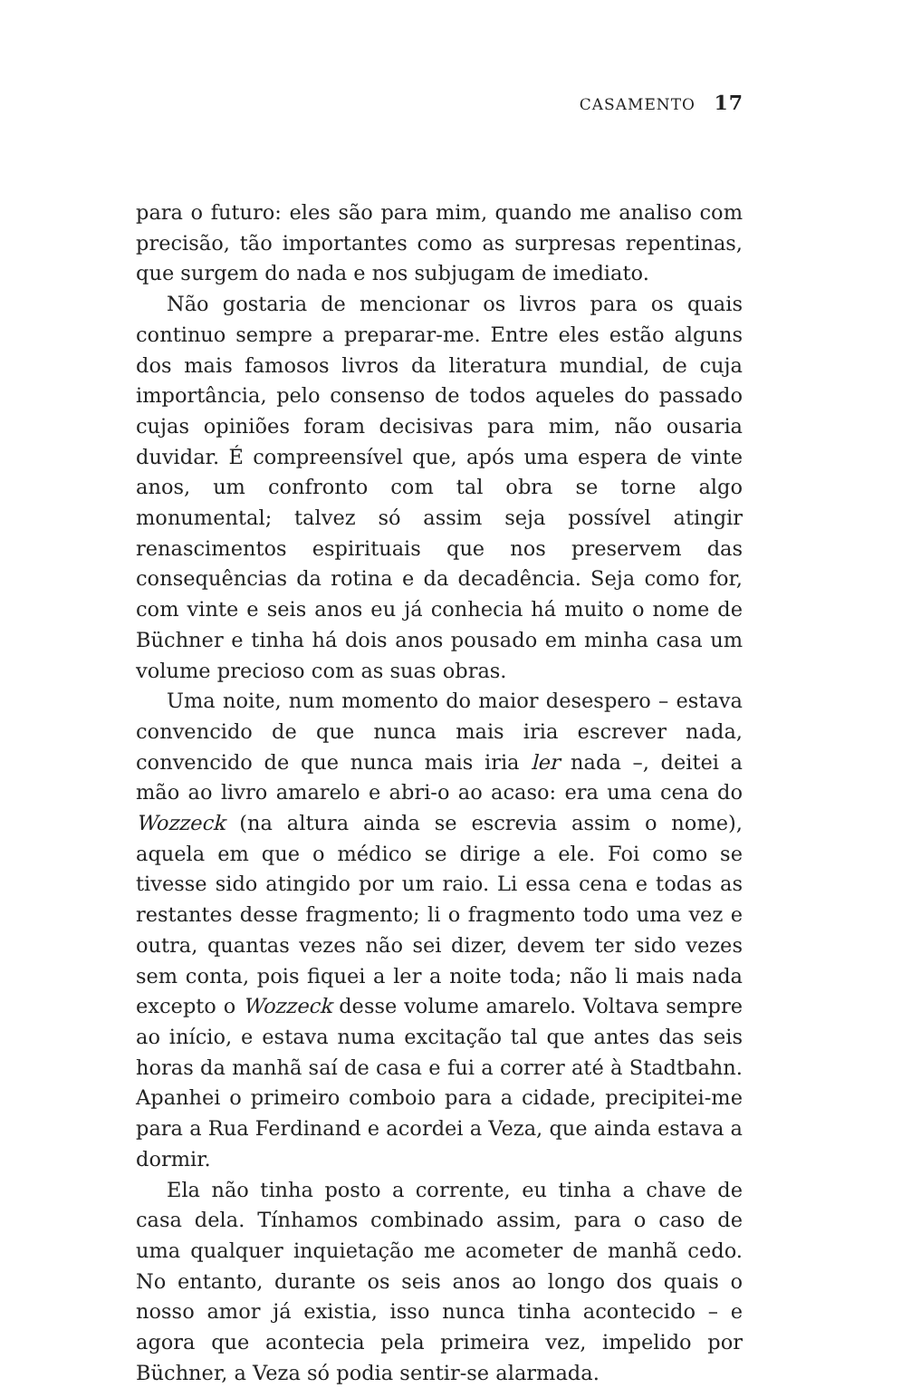CASAMENTO 17
para o futuro: eles são para mim, quando me analiso com precisão, tão importantes como as surpresas repentinas, que surgem do nada e nos subjugam de imediato.
Não gostaria de mencionar os livros para os quais continuo sempre a preparar-me. Entre eles estão alguns dos mais famosos livros da literatura mundial, de cuja importância, pelo consenso de todos aqueles do passado cujas opiniões foram decisivas para mim, não ousaria duvidar. É compreensível que, após uma espera de vinte anos, um confronto com tal obra se torne algo monumental; talvez só assim seja possível atingir renascimentos espirituais que nos preservem das consequências da rotina e da decadência. Seja como for, com vinte e seis anos eu já conhecia há muito o nome de Büchner e tinha há dois anos pousado em minha casa um volume precioso com as suas obras.
Uma noite, num momento do maior desespero – estava convencido de que nunca mais iria escrever nada, convencido de que nunca mais iria ler nada –, deitei a mão ao livro amarelo e abri-o ao acaso: era uma cena do Wozzeck (na altura ainda se escrevia assim o nome), aquela em que o médico se dirige a ele. Foi como se tivesse sido atingido por um raio. Li essa cena e todas as restantes desse fragmento; li o fragmento todo uma vez e outra, quantas vezes não sei dizer, devem ter sido vezes sem conta, pois fiquei a ler a noite toda; não li mais nada excepto o Wozzeck desse volume amarelo. Voltava sempre ao início, e estava numa excitação tal que antes das seis horas da manhã saí de casa e fui a correr até à Stadtbahn. Apanhei o primeiro comboio para a cidade, precipitei-me para a Rua Ferdinand e acordei a Veza, que ainda estava a dormir.
Ela não tinha posto a corrente, eu tinha a chave de casa dela. Tínhamos combinado assim, para o caso de uma qualquer inquietação me acometer de manhã cedo. No entanto, durante os seis anos ao longo dos quais o nosso amor já existia, isso nunca tinha acontecido – e agora que acontecia pela primeira vez, impelido por Büchner, a Veza só podia sentir-se alarmada.